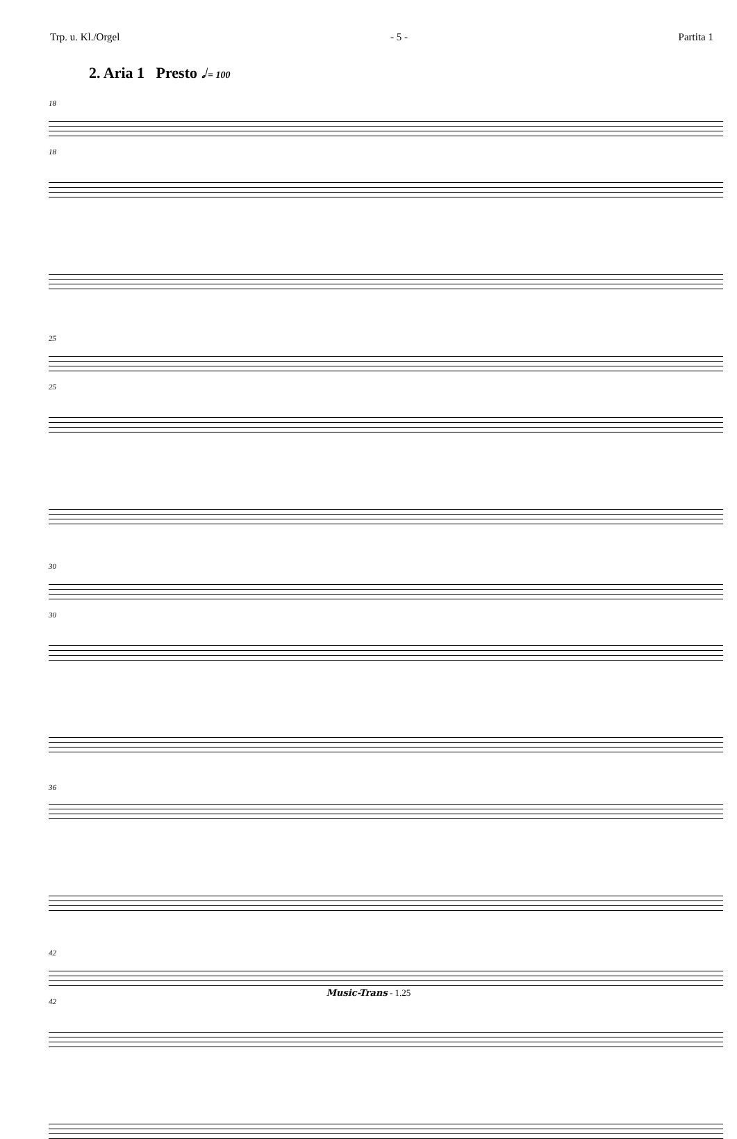Trp. u. Kl./Orgel - 5 - Partita 1
2. Aria 1 Presto 𝅗𝅥 = 100
18
18
25
25
30
30
36
42
42
Music-Trans - 1.25